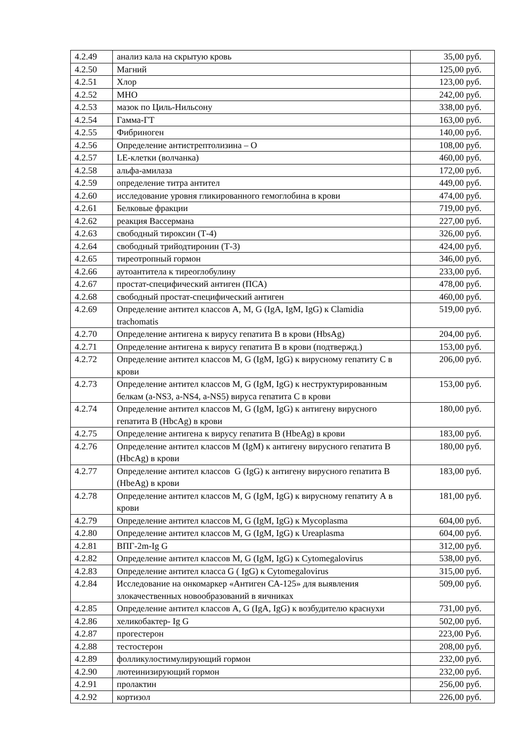| 4.2.49 | анализ кала на скрытую кровь | 35,00 руб. |
| 4.2.50 | Магний | 125,00 руб. |
| 4.2.51 | Хлор | 123,00 руб. |
| 4.2.52 | МНО | 242,00 руб. |
| 4.2.53 | мазок по Циль-Нильсону | 338,00 руб. |
| 4.2.54 | Гамма-ГТ | 163,00 руб. |
| 4.2.55 | Фибриноген | 140,00 руб. |
| 4.2.56 | Определение антистрептолизина – О | 108,00 руб. |
| 4.2.57 | LE-клетки (волчанка) | 460,00 руб. |
| 4.2.58 | альфа-амилаза | 172,00 руб. |
| 4.2.59 | определение титра антител | 449,00 руб. |
| 4.2.60 | исследование уровня гликированного гемоглобина в крови | 474,00 руб. |
| 4.2.61 | Белковые фракции | 719,00 руб. |
| 4.2.62 | реакция Вассермана | 227,00 руб. |
| 4.2.63 | свободный тироксин (Т-4) | 326,00 руб. |
| 4.2.64 | свободный трийодтиронин (Т-3) | 424,00 руб. |
| 4.2.65 | тиреотропный гормон | 346,00 руб. |
| 4.2.66 | аутоантитела к тиреоглобулину | 233,00 руб. |
| 4.2.67 | простат-специфический антиген (ПСА) | 478,00 руб. |
| 4.2.68 | свободный простат-специфический антиген | 460,00 руб. |
| 4.2.69 | Определение антител классов A, M, G (IgA, IgM, IgG) к Clamidia trachomatis | 519,00 руб. |
| 4.2.70 | Определение антигена к вирусу гепатита В в крови (HbsAg) | 204,00 руб. |
| 4.2.71 | Определение антигена к вирусу гепатита В в крови (подтвержд.) | 153,00 руб. |
| 4.2.72 | Определение антител классов M, G (IgM, IgG) к вирусному гепатиту С в крови | 206,00 руб. |
| 4.2.73 | Определение антител классов M, G (IgM, IgG) к неструктурированным белкам (a-NS3, a-NS4, a-NS5) вируса гепатита С в крови | 153,00 руб. |
| 4.2.74 | Определение антител классов M, G (IgM, IgG) к антигену вирусного гепатита В (HbcAg) в крови | 180,00 руб. |
| 4.2.75 | Определение антигена к вирусу гепатита В (HbeAg) в крови | 183,00 руб. |
| 4.2.76 | Определение антител классов M (IgM) к антигену вирусного гепатита В (HbcAg) в крови | 180,00 руб. |
| 4.2.77 | Определение антител классов G (IgG) к антигену вирусного гепатита В (HbeAg) в крови | 183,00 руб. |
| 4.2.78 | Определение антител классов M, G (IgM, IgG) к вирусному гепатиту А в крови | 181,00 руб. |
| 4.2.79 | Определение антител классов M, G (IgM, IgG) к Mycoplasma | 604,00 руб. |
| 4.2.80 | Определение антител классов M, G (IgM, IgG) к Ureaplasma | 604,00 руб. |
| 4.2.81 | ВПГ-2m-Ig G | 312,00 руб. |
| 4.2.82 | Определение антител классов M, G (IgM, IgG) к Cytomegalovirus | 538,00 руб. |
| 4.2.83 | Определение антител класса G ( IgG) к Cytomegalovirus | 315,00 руб. |
| 4.2.84 | Исследование на онкомаркер «Антиген СА-125» для выявления злокачественных новообразований в яичниках | 509,00 руб. |
| 4.2.85 | Определение антител классов A, G (IgA, IgG) к возбудителю краснухи | 731,00 руб. |
| 4.2.86 | хеликобактер- Ig G | 502,00 руб. |
| 4.2.87 | прогестерон | 223,00 Руб. |
| 4.2.88 | тестостерон | 208,00 руб. |
| 4.2.89 | фолликулостимулирующий гормон | 232,00 руб. |
| 4.2.90 | лютеинизирующий гормон | 232,00 руб. |
| 4.2.91 | пролактин | 256,00 руб. |
| 4.2.92 | кортизол | 226,00 руб. |